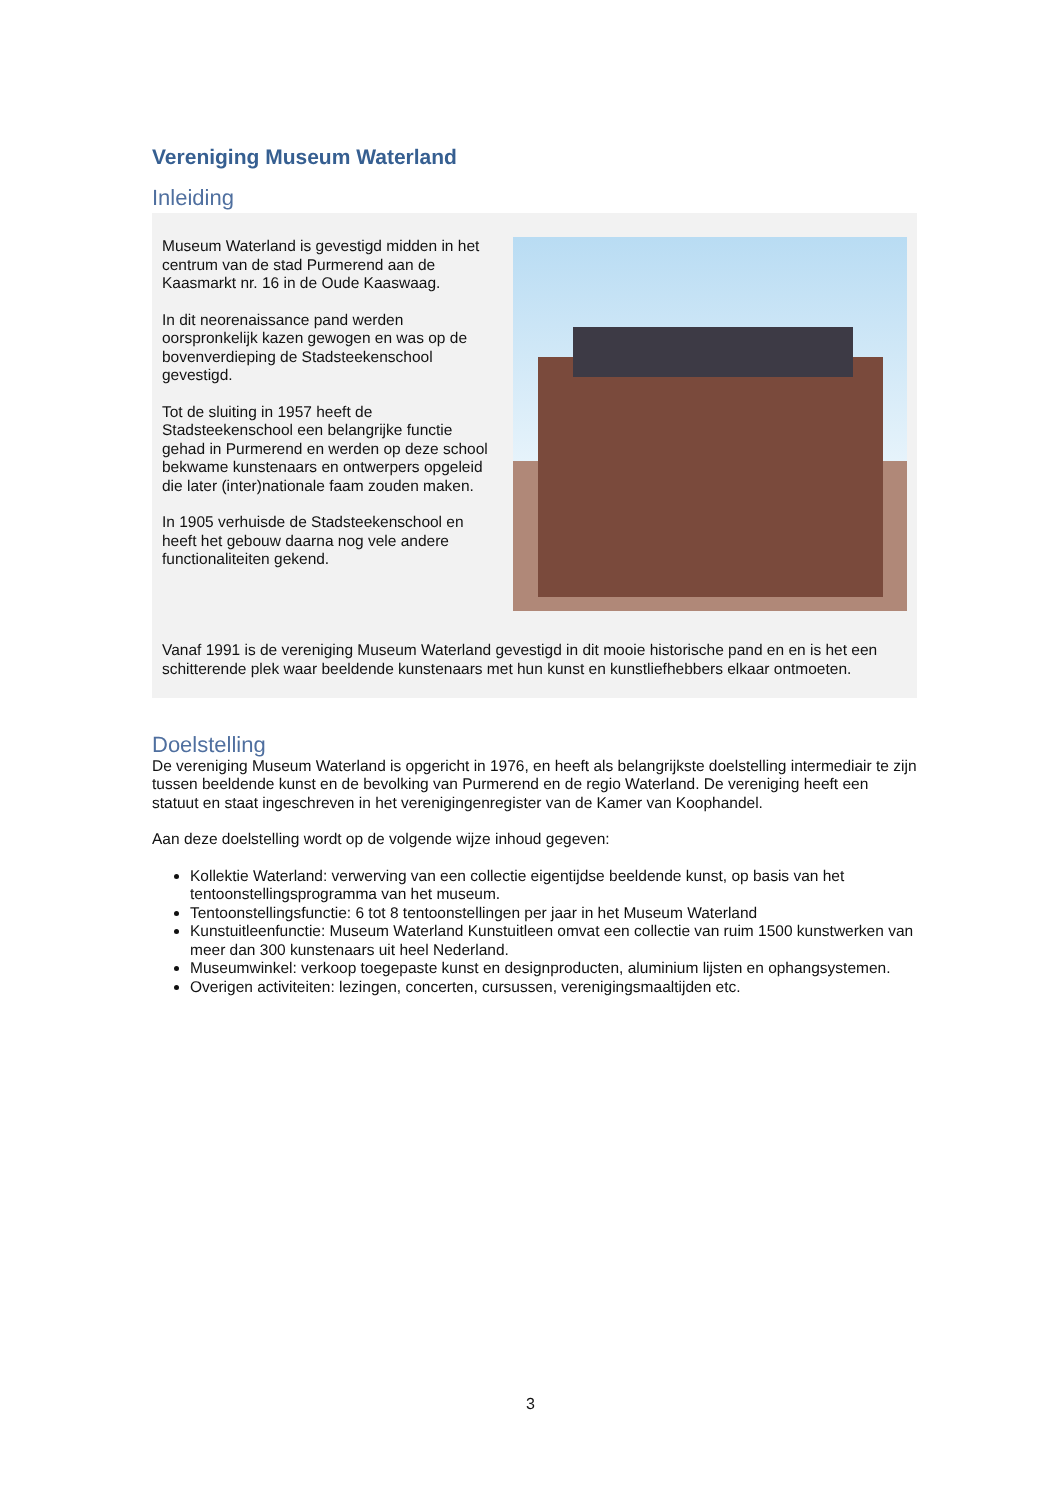Vereniging Museum Waterland
Inleiding
Museum Waterland is gevestigd midden in het centrum van de stad Purmerend aan de Kaasmarkt nr. 16 in de Oude Kaaswaag.
In dit neorenaissance pand werden oorspronkelijk kazen gewogen en was op de bovenverdieping de Stadsteekenschool gevestigd.
Tot de sluiting in 1957 heeft de Stadsteekenschool een belangrijke functie gehad in Purmerend en werden op deze school bekwame kunstenaars en ontwerpers opgeleid die later (inter)nationale faam zouden maken.
In 1905 verhuisde de Stadsteekenschool en heeft het gebouw daarna nog vele andere functionaliteiten gekend.
Vanaf 1991 is de vereniging Museum Waterland gevestigd in dit mooie historische pand en en is het een schitterende plek waar beeldende kunstenaars met hun kunst en kunstliefhebbers elkaar ontmoeten.
Doelstelling
De vereniging Museum Waterland is opgericht in 1976, en heeft als belangrijkste doelstelling intermediair te zijn tussen beeldende kunst en de bevolking van Purmerend en de regio Waterland. De vereniging heeft een statuut en staat ingeschreven in het verenigingenregister van de Kamer van Koophandel.
Aan deze doelstelling wordt op de volgende wijze inhoud gegeven:
Kollektie Waterland: verwerving van een collectie eigentijdse beeldende kunst, op basis van het tentoonstellingsprogramma van het museum.
Tentoonstellingsfunctie: 6 tot 8 tentoonstellingen per jaar in het Museum Waterland
Kunstuitleenfunctie: Museum Waterland Kunstuitleen omvat een collectie van ruim 1500 kunstwerken van meer dan 300 kunstenaars uit heel Nederland.
Museumwinkel: verkoop toegepaste kunst en designproducten, aluminium lijsten en ophangsystemen.
Overigen activiteiten: lezingen, concerten, cursussen, verenigingsmaaltijden etc.
3